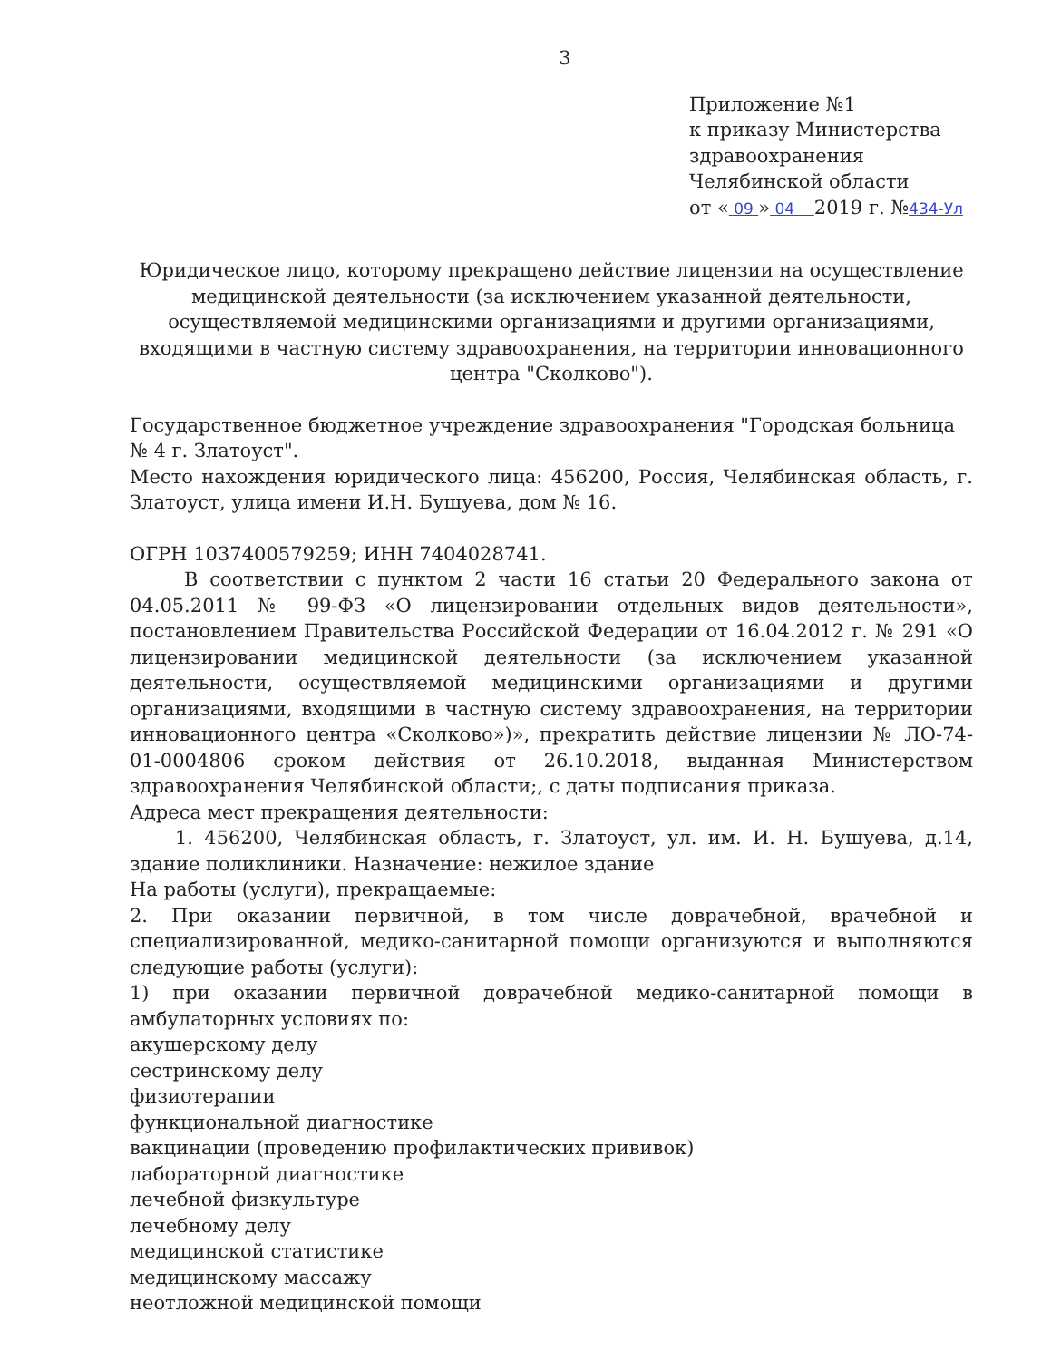3
Приложение №1
к приказу Министерства
здравоохранения
Челябинской области
от « 09 » 04 2019 г. №434-Ул
Юридическое лицо, которому прекращено действие лицензии на осуществление медицинской деятельности (за исключением указанной деятельности, осуществляемой медицинскими организациями и другими организациями, входящими в частную систему здравоохранения, на территории инновационного центра "Сколково").
Государственное бюджетное учреждение здравоохранения "Городская больница № 4 г. Златоуст".
Место нахождения юридического лица: 456200, Россия, Челябинская область, г. Златоуст, улица имени И.Н. Бушуева, дом № 16.
ОГРН 1037400579259; ИНН 7404028741.
В соответствии с пунктом 2 части 16 статьи 20 Федерального закона от 04.05.2011 № 99-ФЗ «О лицензировании отдельных видов деятельности», постановлением Правительства Российской Федерации от 16.04.2012 г. № 291 «О лицензировании медицинской деятельности (за исключением указанной деятельности, осуществляемой медицинскими организациями и другими организациями, входящими в частную систему здравоохранения, на территории инновационного центра «Сколково»)», прекратить действие лицензии № ЛО-74-01-0004806 сроком действия от 26.10.2018, выданная Министерством здравоохранения Челябинской области;, с даты подписания приказа.
Адреса мест прекращения деятельности:
1. 456200, Челябинская область, г. Златоуст, ул. им. И. Н. Бушуева, д.14, здание поликлиники. Назначение: нежилое здание
На работы (услуги), прекращаемые:
2. При оказании первичной, в том числе доврачебной, врачебной и специализированной, медико-санитарной помощи организуются и выполняются следующие работы (услуги):
1) при оказании первичной доврачебной медико-санитарной помощи в амбулаторных условиях по:
акушерскому делу
сестринскому делу
физиотерапии
функциональной диагностике
вакцинации (проведению профилактических прививок)
лабораторной диагностике
лечебной физкультуре
лечебному делу
медицинской статистике
медицинскому массажу
неотложной медицинской помощи